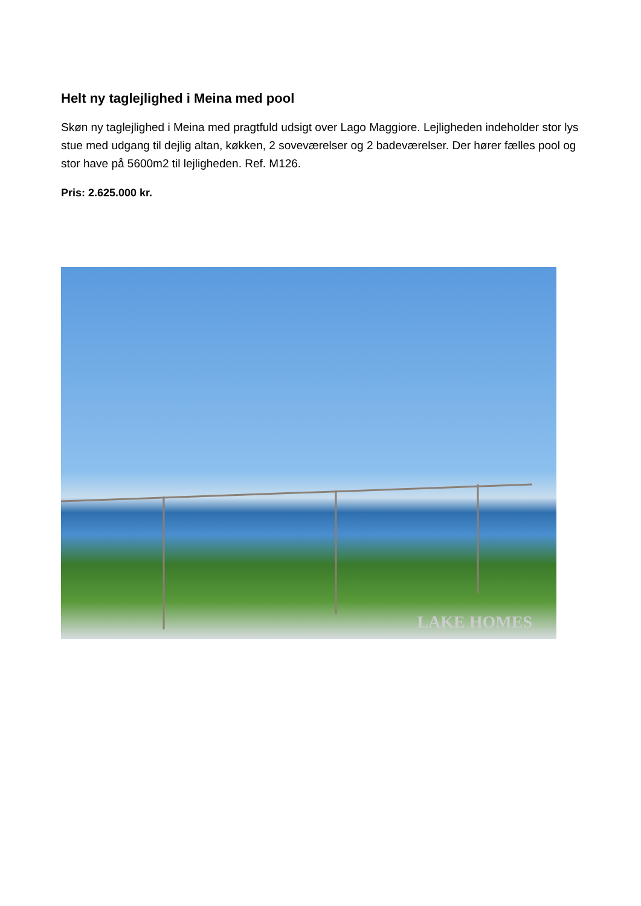Helt ny taglejlighed i Meina med pool
Skøn ny taglejlighed i Meina med pragtfuld udsigt over Lago Maggiore. Lejligheden indeholder stor lys stue med udgang til dejlig altan, køkken, 2 soveværelser og 2 badeværelser. Der hører fælles pool og stor have på 5600m2 til lejligheden. Ref. M126.
Pris: 2.625.000 kr.
LAKE HOMES